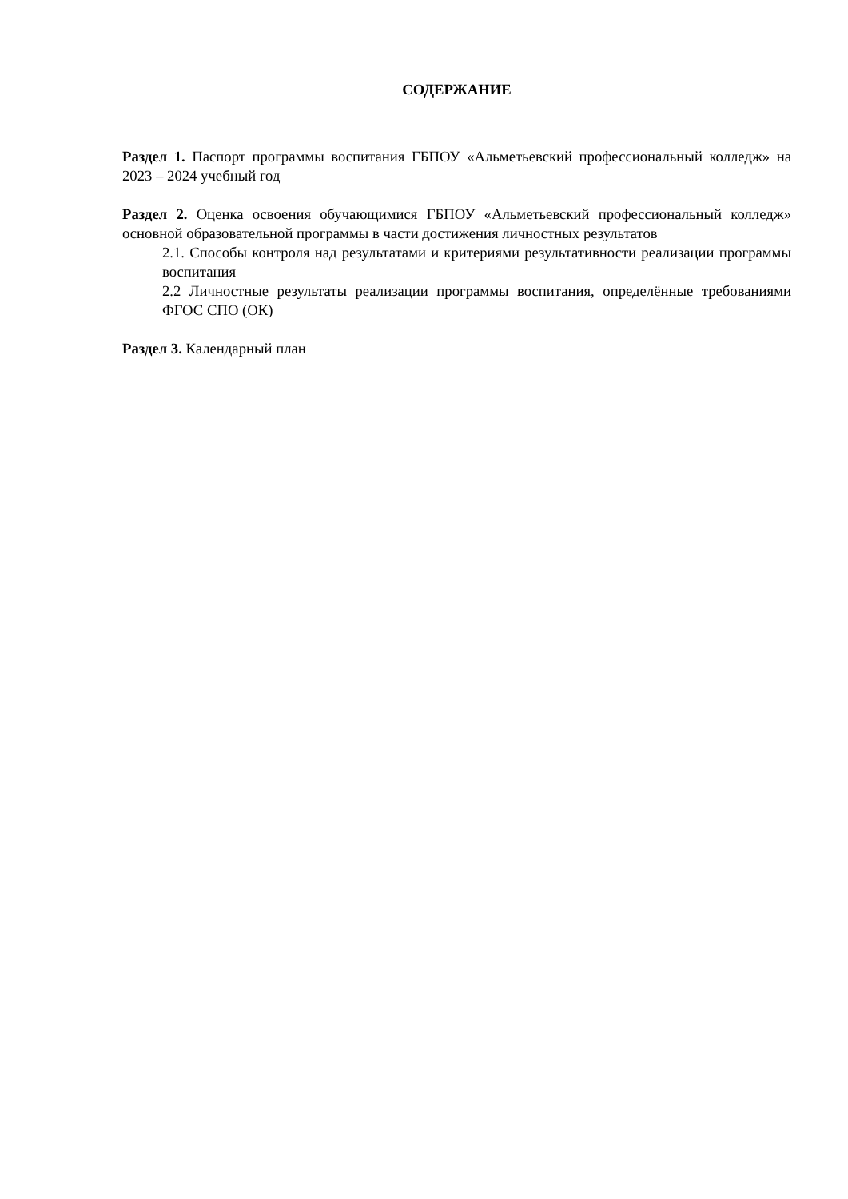СОДЕРЖАНИЕ
Раздел 1. Паспорт программы воспитания ГБПОУ «Альметьевский профессиональный колледж» на 2023 – 2024 учебный год
Раздел 2. Оценка освоения обучающимися ГБПОУ «Альметьевский профессиональный колледж» основной образовательной программы в части достижения личностных результатов
2.1. Способы контроля над результатами и критериями результативности реализации программы воспитания
2.2 Личностные результаты реализации программы воспитания, определённые требованиями ФГОС СПО (ОК)
Раздел 3. Календарный план